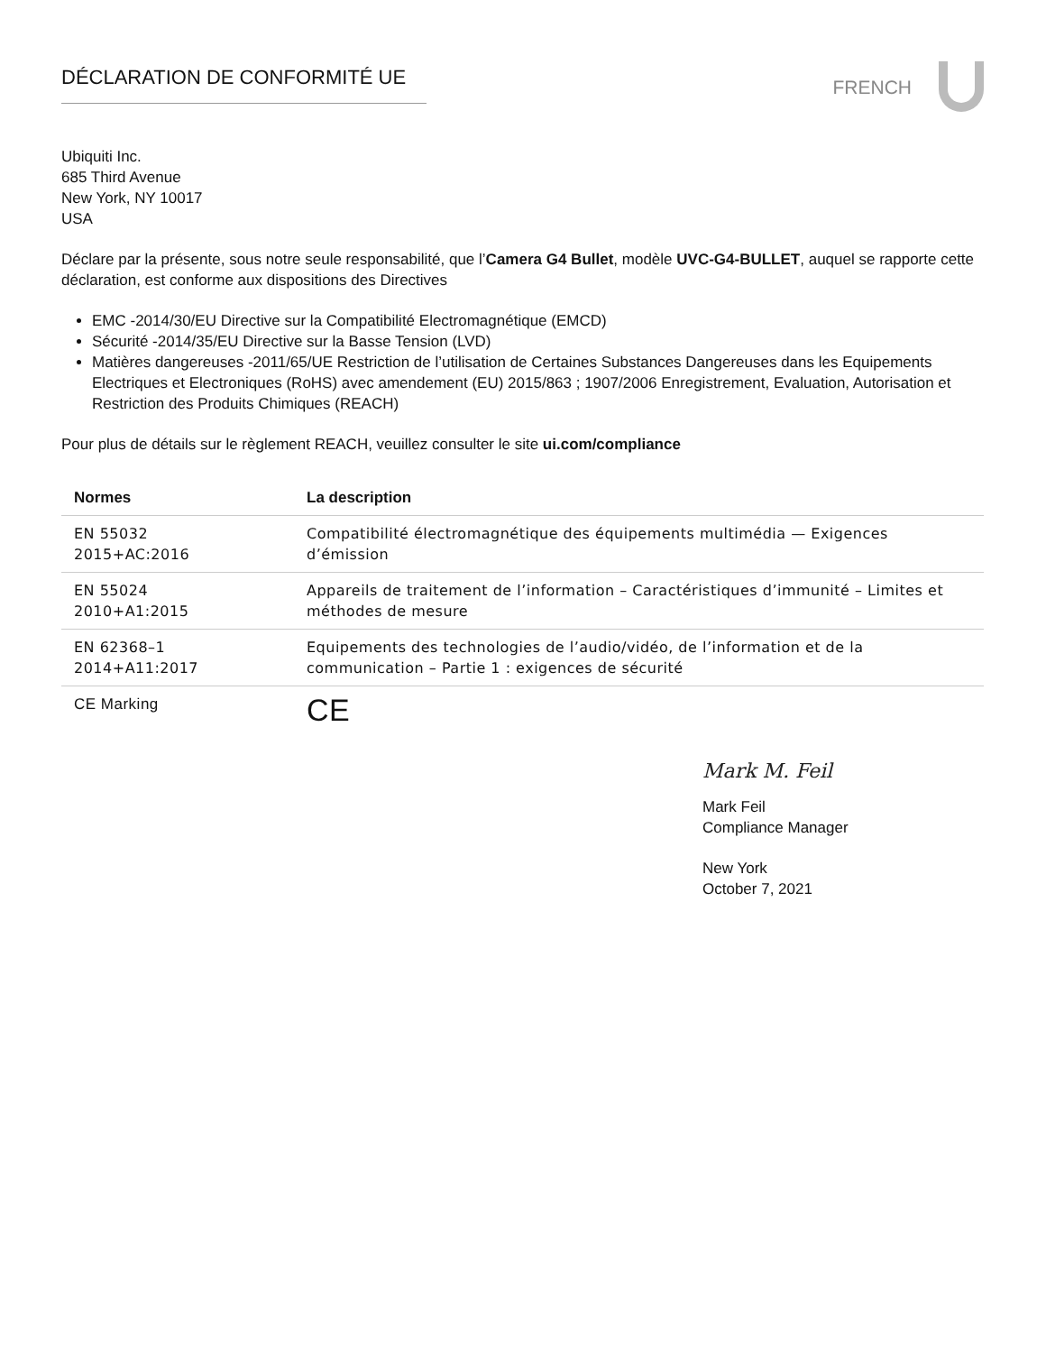DÉCLARATION DE CONFORMITÉ UE
FRENCH
Ubiquiti Inc.
685 Third Avenue
New York, NY 10017
USA
Déclare par la présente, sous notre seule responsabilité, que l’Camera G4 Bullet, modèle UVC-G4-BULLET, auquel se rapporte cette déclaration, est conforme aux dispositions des Directives
EMC -2014/30/EU Directive sur la Compatibilité Electromagnétique (EMCD)
Sécurité -2014/35/EU Directive sur la Basse Tension (LVD)
Matières dangereuses -2011/65/UE Restriction de l’utilisation de Certaines Substances Dangereuses dans les Equipements Electriques et Electroniques (RoHS) avec amendement (EU) 2015/863 ; 1907/2006 Enregistrement, Evaluation, Autorisation et Restriction des Produits Chimiques (REACH)
Pour plus de détails sur le règlement REACH, veuillez consulter le site ui.com/compliance
| Normes | La description |
| --- | --- |
| EN 55032 2015+AC:2016 | Compatibilité électromagnétique des équipements multimédia — Exigences d’émission |
| EN 55024 2010+A1:2015 | Appareils de traitement de l’information – Caractéristiques d’immunité – Limites et méthodes de mesure |
| EN 62368–1 2014+A11:2017 | Equipements des technologies de l’audio/vidéo, de l’information et de la communication – Partie 1 : exigences de sécurité |
| CE Marking | CE |
Mark M. Feil
Mark Feil
Compliance Manager
New York
October 7, 2021